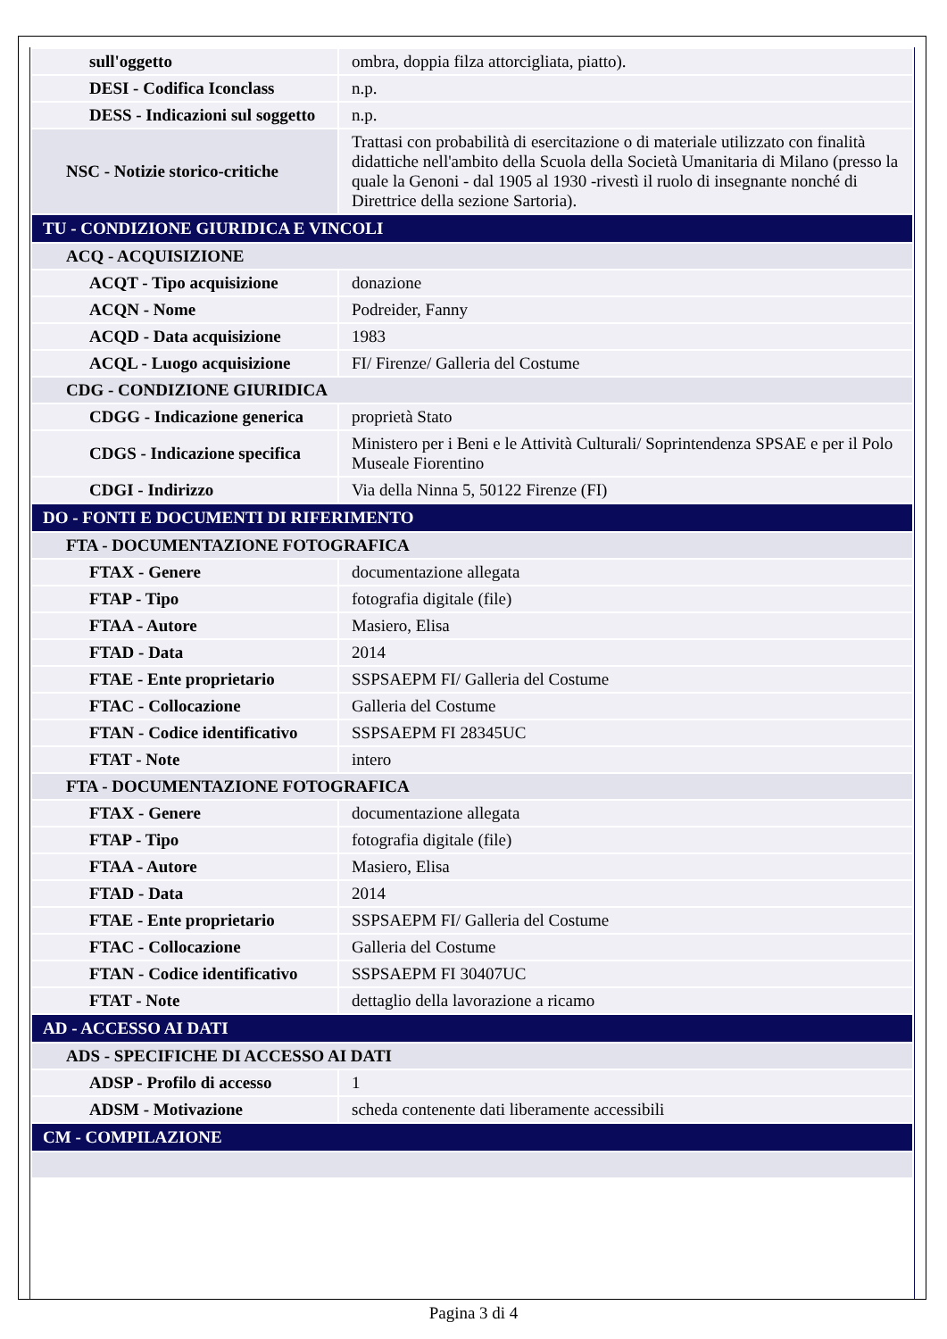| sull'oggetto | ombra, doppia filza attorcigliata, piatto). |
| DESI - Codifica Iconclass | n.p. |
| DESS - Indicazioni sul soggetto | n.p. |
| NSC - Notizie storico-critiche | Trattasi con probabilità di esercitazione o di materiale utilizzato con finalità didattiche nell'ambito della Scuola della Società Umanitaria di Milano (presso la quale la Genoni - dal 1905 al 1930 -rivestì il ruolo di insegnante nonché di Direttrice della sezione Sartoria). |
| TU - CONDIZIONE GIURIDICA E VINCOLI | |
| ACQ - ACQUISIZIONE | |
| ACQT - Tipo acquisizione | donazione |
| ACQN - Nome | Podreider, Fanny |
| ACQD - Data acquisizione | 1983 |
| ACQL - Luogo acquisizione | FI/ Firenze/ Galleria del Costume |
| CDG - CONDIZIONE GIURIDICA | |
| CDGG - Indicazione generica | proprietà Stato |
| CDGS - Indicazione specifica | Ministero per i Beni e le Attività Culturali/ Soprintendenza SPSAE e per il Polo Museale Fiorentino |
| CDGI - Indirizzo | Via della Ninna 5, 50122 Firenze (FI) |
| DO - FONTI E DOCUMENTI DI RIFERIMENTO | |
| FTA - DOCUMENTAZIONE FOTOGRAFICA | |
| FTAX - Genere | documentazione allegata |
| FTAP - Tipo | fotografia digitale (file) |
| FTAA - Autore | Masiero, Elisa |
| FTAD - Data | 2014 |
| FTAE - Ente proprietario | SSPSAEPM FI/ Galleria del Costume |
| FTAC - Collocazione | Galleria del Costume |
| FTAN - Codice identificativo | SSPSAEPM FI 28345UC |
| FTAT - Note | intero |
| FTA - DOCUMENTAZIONE FOTOGRAFICA | |
| FTAX - Genere | documentazione allegata |
| FTAP - Tipo | fotografia digitale (file) |
| FTAA - Autore | Masiero, Elisa |
| FTAD - Data | 2014 |
| FTAE - Ente proprietario | SSPSAEPM FI/ Galleria del Costume |
| FTAC - Collocazione | Galleria del Costume |
| FTAN - Codice identificativo | SSPSAEPM FI 30407UC |
| FTAT - Note | dettaglio della lavorazione a ricamo |
| AD - ACCESSO AI DATI | |
| ADS - SPECIFICHE DI ACCESSO AI DATI | |
| ADSP - Profilo di accesso | 1 |
| ADSM - Motivazione | scheda contenente dati liberamente accessibili |
| CM - COMPILAZIONE | |
Pagina 3 di 4